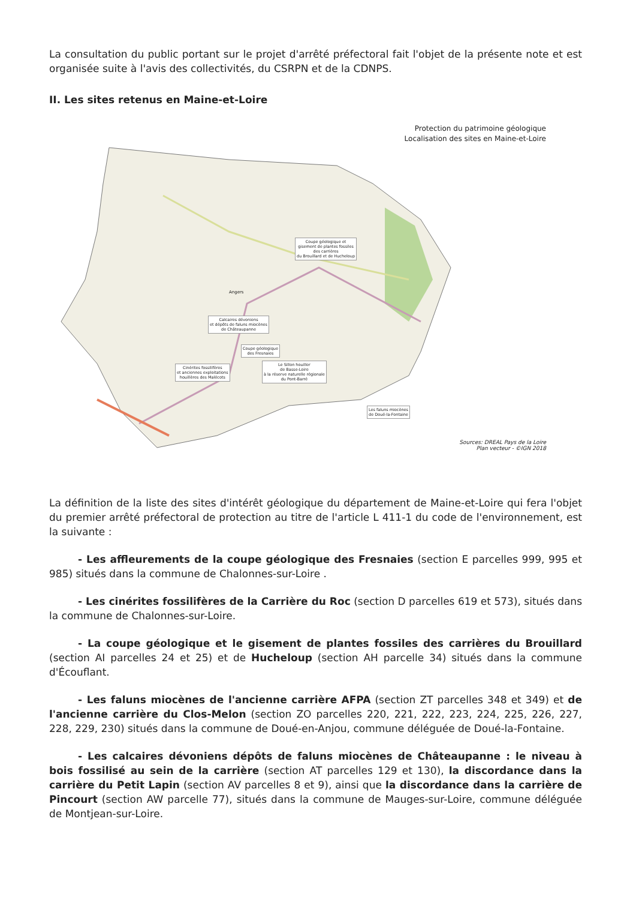La consultation du public portant sur le projet d'arrêté préfectoral fait l'objet de la présente note et est organisée suite à l'avis des collectivités, du CSRPN et de la CDNPS.
II. Les sites retenus en Maine-et-Loire
Protection du patrimoine géologique
Localisation des sites en Maine-et-Loire
Coupe géologique et
gisement de plantes fossiles
des carrières
du Brouillard et de Hucheloup
Calcaires dévoniens
et dépôts de faluns miocènes
de Châteaupanne
Coupe géologique
des Fresnaies
Cinérites fossilifères
et anciennes exploitations
houillères des Malécots
Le Sillon houiller
de Basse-Loire
à la réserve naturelle régionale
du Pont-Barré
Les faluns miocènes
de Doué-la-Fontaine
Angers
Sources: DREAL Pays de la Loire
Plan vecteur - ©IGN 2018
La définition de la liste des sites d'intérêt géologique du département de Maine-et-Loire qui fera l'objet du premier arrêté préfectoral de protection au titre de l'article L 411-1 du code de l'environnement, est la suivante :
- Les affleurements de la coupe géologique des Fresnaies (section E parcelles 999, 995 et 985) situés dans la commune de Chalonnes-sur-Loire .
- Les cinérites fossilifères de la Carrière du Roc (section D parcelles 619 et 573), situés dans la commune de Chalonnes-sur-Loire.
- La coupe géologique et le gisement de plantes fossiles des carrières du Brouillard (section AI parcelles 24 et 25) et de Hucheloup (section AH parcelle 34) situés dans la commune d'Écouflant.
- Les faluns miocènes de l'ancienne carrière AFPA (section ZT parcelles 348 et 349) et de l'ancienne carrière du Clos-Melon (section ZO parcelles 220, 221, 222, 223, 224, 225, 226, 227, 228, 229, 230) situés dans la commune de Doué-en-Anjou, commune déléguée de Doué-la-Fontaine.
- Les calcaires dévoniens dépôts de faluns miocènes de Châteaupanne : le niveau à bois fossilisé au sein de la carrière (section AT parcelles 129 et 130), la discordance dans la carrière du Petit Lapin (section AV parcelles 8 et 9), ainsi que la discordance dans la carrière de Pincourt (section AW parcelle 77), situés dans la commune de Mauges-sur-Loire, commune déléguée de Montjean-sur-Loire.